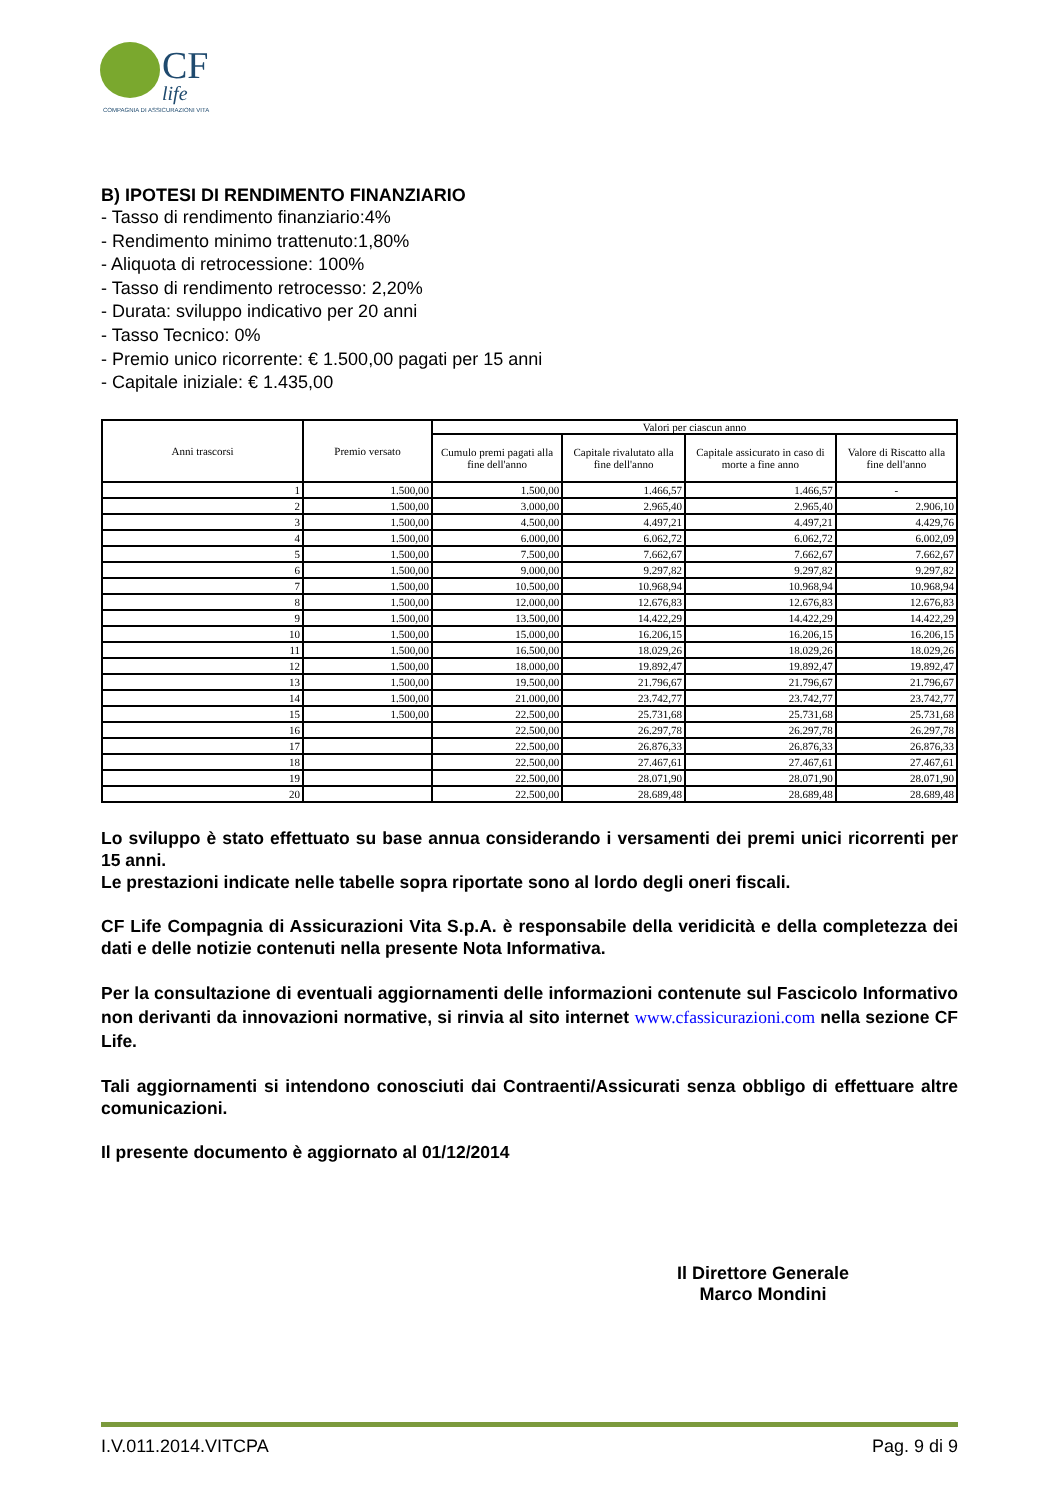CF
life
COMPAGNIA DI ASSICURAZIONI VITA
B) IPOTESI DI RENDIMENTO FINANZIARIO
- Tasso di rendimento finanziario:4%
- Rendimento minimo trattenuto:1,80%
- Aliquota di retrocessione: 100%
- Tasso di rendimento retrocesso: 2,20%
- Durata: sviluppo indicativo per 20 anni
- Tasso Tecnico: 0%
- Premio unico ricorrente: € 1.500,00 pagati per 15 anni
- Capitale iniziale: € 1.435,00
| Anni trascorsi | Premio versato | Valori per ciascun anno | | | |
| --- | --- | --- | --- | --- | --- |
| | | Cumulo premi pagati alla fine dell'anno | Capitale rivalutato alla fine dell'anno | Capitale assicurato in caso di morte a fine anno | Valore di Riscatto alla fine dell'anno |
| 1 | 1.500,00 | 1.500,00 | 1.466,57 | 1.466,57 | - |
| 2 | 1.500,00 | 3.000,00 | 2.965,40 | 2.965,40 | 2.906,10 |
| 3 | 1.500,00 | 4.500,00 | 4.497,21 | 4.497,21 | 4.429,76 |
| 4 | 1.500,00 | 6.000,00 | 6.062,72 | 6.062,72 | 6.002,09 |
| 5 | 1.500,00 | 7.500,00 | 7.662,67 | 7.662,67 | 7.662,67 |
| 6 | 1.500,00 | 9.000,00 | 9.297,82 | 9.297,82 | 9.297,82 |
| 7 | 1.500,00 | 10.500,00 | 10.968,94 | 10.968,94 | 10.968,94 |
| 8 | 1.500,00 | 12.000,00 | 12.676,83 | 12.676,83 | 12.676,83 |
| 9 | 1.500,00 | 13.500,00 | 14.422,29 | 14.422,29 | 14.422,29 |
| 10 | 1.500,00 | 15.000,00 | 16.206,15 | 16.206,15 | 16.206,15 |
| 11 | 1.500,00 | 16.500,00 | 18.029,26 | 18.029,26 | 18.029,26 |
| 12 | 1.500,00 | 18.000,00 | 19.892,47 | 19.892,47 | 19.892,47 |
| 13 | 1.500,00 | 19.500,00 | 21.796,67 | 21.796,67 | 21.796,67 |
| 14 | 1.500,00 | 21.000,00 | 23.742,77 | 23.742,77 | 23.742,77 |
| 15 | 1.500,00 | 22.500,00 | 25.731,68 | 25.731,68 | 25.731,68 |
| 16 | | 22.500,00 | 26.297,78 | 26.297,78 | 26.297,78 |
| 17 | | 22.500,00 | 26.876,33 | 26.876,33 | 26.876,33 |
| 18 | | 22.500,00 | 27.467,61 | 27.467,61 | 27.467,61 |
| 19 | | 22.500,00 | 28.071,90 | 28.071,90 | 28.071,90 |
| 20 | | 22.500,00 | 28.689,48 | 28.689,48 | 28.689,48 |
Lo sviluppo è stato effettuato su base annua considerando i versamenti dei premi unici ricorrenti per 15 anni.
Le prestazioni indicate nelle tabelle sopra riportate sono al lordo degli oneri fiscali.
CF Life Compagnia di Assicurazioni Vita S.p.A. è responsabile della veridicità e della completezza dei dati e delle notizie contenuti nella presente Nota Informativa.
Per la consultazione di eventuali aggiornamenti delle informazioni contenute sul Fascicolo Informativo non derivanti da innovazioni normative, si rinvia al sito internet www.cfassicurazioni.com nella sezione CF Life.
Tali aggiornamenti si intendono conosciuti dai Contraenti/Assicurati senza obbligo di effettuare altre comunicazioni.
Il presente documento è aggiornato al 01/12/2014
Il Direttore Generale
Marco Mondini
I.V.011.2014.VITCPA Pag. 9 di 9